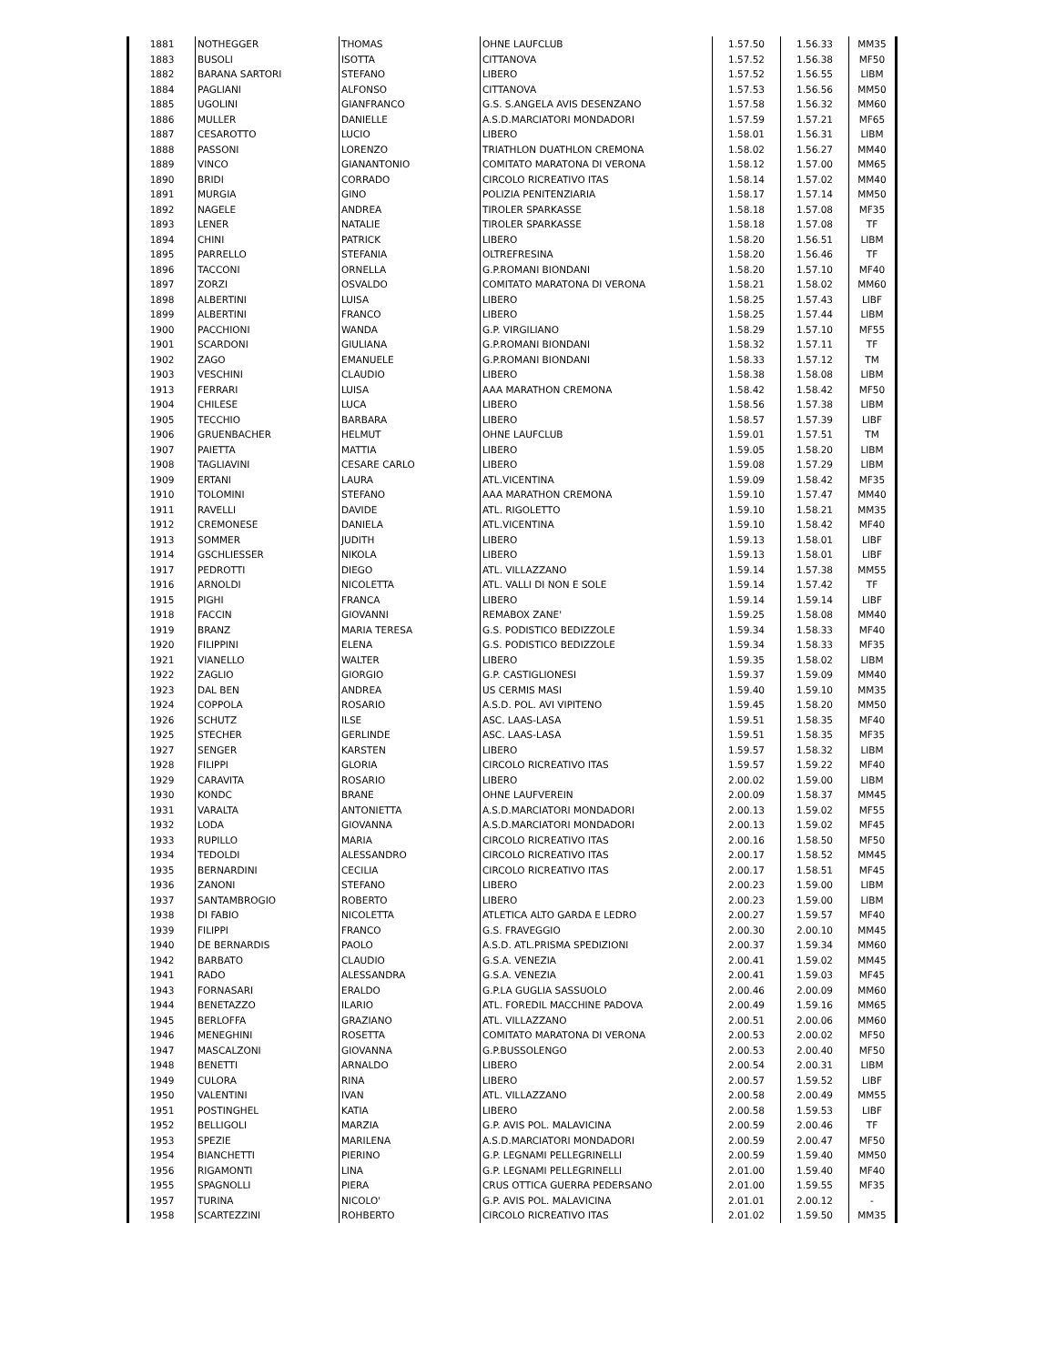| 1881 | NOTHEGGER | THOMAS | OHNE LAUFCLUB | 1.57.50 | 1.56.33 | MM35 |
| 1883 | BUSOLI | ISOTTA | CITTANOVA | 1.57.52 | 1.56.38 | MF50 |
| 1882 | BARANA SARTORI | STEFANO | LIBERO | 1.57.52 | 1.56.55 | LIBM |
| 1884 | PAGLIANI | ALFONSO | CITTANOVA | 1.57.53 | 1.56.56 | MM50 |
| 1885 | UGOLINI | GIANFRANCO | G.S. S.ANGELA AVIS DESENZANO | 1.57.58 | 1.56.32 | MM60 |
| 1886 | MULLER | DANIELLE | A.S.D.MARCIATORI MONDADORI | 1.57.59 | 1.57.21 | MF65 |
| 1887 | CESAROTTO | LUCIO | LIBERO | 1.58.01 | 1.56.31 | LIBM |
| 1888 | PASSONI | LORENZO | TRIATHLON DUATHLON CREMONA | 1.58.02 | 1.56.27 | MM40 |
| 1889 | VINCO | GIANANTONIO | COMITATO MARATONA DI VERONA | 1.58.12 | 1.57.00 | MM65 |
| 1890 | BRIDI | CORRADO | CIRCOLO RICREATIVO ITAS | 1.58.14 | 1.57.02 | MM40 |
| 1891 | MURGIA | GINO | POLIZIA PENITENZIARIA | 1.58.17 | 1.57.14 | MM50 |
| 1892 | NAGELE | ANDREA | TIROLER SPARKASSE | 1.58.18 | 1.57.08 | MF35 |
| 1893 | LENER | NATALIE | TIROLER SPARKASSE | 1.58.18 | 1.57.08 | TF |
| 1894 | CHINI | PATRICK | LIBERO | 1.58.20 | 1.56.51 | LIBM |
| 1895 | PARRELLO | STEFANIA | OLTREFRESINA | 1.58.20 | 1.56.46 | TF |
| 1896 | TACCONI | ORNELLA | G.P.ROMANI BIONDANI | 1.58.20 | 1.57.10 | MF40 |
| 1897 | ZORZI | OSVALDO | COMITATO MARATONA DI VERONA | 1.58.21 | 1.58.02 | MM60 |
| 1898 | ALBERTINI | LUISA | LIBERO | 1.58.25 | 1.57.43 | LIBF |
| 1899 | ALBERTINI | FRANCO | LIBERO | 1.58.25 | 1.57.44 | LIBM |
| 1900 | PACCHIONI | WANDA | G.P. VIRGILIANO | 1.58.29 | 1.57.10 | MF55 |
| 1901 | SCARDONI | GIULIANA | G.P.ROMANI BIONDANI | 1.58.32 | 1.57.11 | TF |
| 1902 | ZAGO | EMANUELE | G.P.ROMANI BIONDANI | 1.58.33 | 1.57.12 | TM |
| 1903 | VESCHINI | CLAUDIO | LIBERO | 1.58.38 | 1.58.08 | LIBM |
| 1913 | FERRARI | LUISA | AAA MARATHON CREMONA | 1.58.42 | 1.58.42 | MF50 |
| 1904 | CHILESE | LUCA | LIBERO | 1.58.56 | 1.57.38 | LIBM |
| 1905 | TECCHIO | BARBARA | LIBERO | 1.58.57 | 1.57.39 | LIBF |
| 1906 | GRUENBACHER | HELMUT | OHNE LAUFCLUB | 1.59.01 | 1.57.51 | TM |
| 1907 | PAIETTA | MATTIA | LIBERO | 1.59.05 | 1.58.20 | LIBM |
| 1908 | TAGLIAVINI | CESARE CARLO | LIBERO | 1.59.08 | 1.57.29 | LIBM |
| 1909 | ERTANI | LAURA | ATL.VICENTINA | 1.59.09 | 1.58.42 | MF35 |
| 1910 | TOLOMINI | STEFANO | AAA MARATHON CREMONA | 1.59.10 | 1.57.47 | MM40 |
| 1911 | RAVELLI | DAVIDE | ATL. RIGOLETTO | 1.59.10 | 1.58.21 | MM35 |
| 1912 | CREMONESE | DANIELA | ATL.VICENTINA | 1.59.10 | 1.58.42 | MF40 |
| 1913 | SOMMER | JUDITH | LIBERO | 1.59.13 | 1.58.01 | LIBF |
| 1914 | GSCHLIESSER | NIKOLA | LIBERO | 1.59.13 | 1.58.01 | LIBF |
| 1917 | PEDROTTI | DIEGO | ATL. VILLAZZANO | 1.59.14 | 1.57.38 | MM55 |
| 1916 | ARNOLDI | NICOLETTA | ATL. VALLI DI NON E SOLE | 1.59.14 | 1.57.42 | TF |
| 1915 | PIGHI | FRANCA | LIBERO | 1.59.14 | 1.59.14 | LIBF |
| 1918 | FACCIN | GIOVANNI | REMABOX ZANE' | 1.59.25 | 1.58.08 | MM40 |
| 1919 | BRANZ | MARIA TERESA | G.S. PODISTICO BEDIZZOLE | 1.59.34 | 1.58.33 | MF40 |
| 1920 | FILIPPINI | ELENA | G.S. PODISTICO BEDIZZOLE | 1.59.34 | 1.58.33 | MF35 |
| 1921 | VIANELLO | WALTER | LIBERO | 1.59.35 | 1.58.02 | LIBM |
| 1922 | ZAGLIO | GIORGIO | G.P. CASTIGLIONESI | 1.59.37 | 1.59.09 | MM40 |
| 1923 | DAL BEN | ANDREA | US CERMIS MASI | 1.59.40 | 1.59.10 | MM35 |
| 1924 | COPPOLA | ROSARIO | A.S.D. POL. AVI VIPITENO | 1.59.45 | 1.58.20 | MM50 |
| 1926 | SCHUTZ | ILSE | ASC. LAAS-LASA | 1.59.51 | 1.58.35 | MF40 |
| 1925 | STECHER | GERLINDE | ASC. LAAS-LASA | 1.59.51 | 1.58.35 | MF35 |
| 1927 | SENGER | KARSTEN | LIBERO | 1.59.57 | 1.58.32 | LIBM |
| 1928 | FILIPPI | GLORIA | CIRCOLO RICREATIVO ITAS | 1.59.57 | 1.59.22 | MF40 |
| 1929 | CARAVITA | ROSARIO | LIBERO | 2.00.02 | 1.59.00 | LIBM |
| 1930 | KONDC | BRANE | OHNE LAUFVEREIN | 2.00.09 | 1.58.37 | MM45 |
| 1931 | VARALTA | ANTONIETTA | A.S.D.MARCIATORI MONDADORI | 2.00.13 | 1.59.02 | MF55 |
| 1932 | LODA | GIOVANNA | A.S.D.MARCIATORI MONDADORI | 2.00.13 | 1.59.02 | MF45 |
| 1933 | RUPILLO | MARIA | CIRCOLO RICREATIVO ITAS | 2.00.16 | 1.58.50 | MF50 |
| 1934 | TEDOLDI | ALESSANDRO | CIRCOLO RICREATIVO ITAS | 2.00.17 | 1.58.52 | MM45 |
| 1935 | BERNARDINI | CECILIA | CIRCOLO RICREATIVO ITAS | 2.00.17 | 1.58.51 | MF45 |
| 1936 | ZANONI | STEFANO | LIBERO | 2.00.23 | 1.59.00 | LIBM |
| 1937 | SANTAMBROGIO | ROBERTO | LIBERO | 2.00.23 | 1.59.00 | LIBM |
| 1938 | DI FABIO | NICOLETTA | ATLETICA ALTO GARDA E LEDRO | 2.00.27 | 1.59.57 | MF40 |
| 1939 | FILIPPI | FRANCO | G.S. FRAVEGGIO | 2.00.30 | 2.00.10 | MM45 |
| 1940 | DE BERNARDIS | PAOLO | A.S.D. ATL.PRISMA SPEDIZIONI | 2.00.37 | 1.59.34 | MM60 |
| 1942 | BARBATO | CLAUDIO | G.S.A. VENEZIA | 2.00.41 | 1.59.02 | MM45 |
| 1941 | RADO | ALESSANDRA | G.S.A. VENEZIA | 2.00.41 | 1.59.03 | MF45 |
| 1943 | FORNASARI | ERALDO | G.P.LA GUGLIA SASSUOLO | 2.00.46 | 2.00.09 | MM60 |
| 1944 | BENETAZZO | ILARIO | ATL. FOREDIL MACCHINE PADOVA | 2.00.49 | 1.59.16 | MM65 |
| 1945 | BERLOFFA | GRAZIANO | ATL. VILLAZZANO | 2.00.51 | 2.00.06 | MM60 |
| 1946 | MENEGHINI | ROSETTA | COMITATO MARATONA DI VERONA | 2.00.53 | 2.00.02 | MF50 |
| 1947 | MASCALZONI | GIOVANNA | G.P.BUSSOLENGO | 2.00.53 | 2.00.40 | MF50 |
| 1948 | BENETTI | ARNALDO | LIBERO | 2.00.54 | 2.00.31 | LIBM |
| 1949 | CULORA | RINA | LIBERO | 2.00.57 | 1.59.52 | LIBF |
| 1950 | VALENTINI | IVAN | ATL. VILLAZZANO | 2.00.58 | 2.00.49 | MM55 |
| 1951 | POSTINGHEL | KATIA | LIBERO | 2.00.58 | 1.59.53 | LIBF |
| 1952 | BELLIGOLI | MARZIA | G.P. AVIS POL. MALAVICINA | 2.00.59 | 2.00.46 | TF |
| 1953 | SPEZIE | MARILENA | A.S.D.MARCIATORI MONDADORI | 2.00.59 | 2.00.47 | MF50 |
| 1954 | BIANCHETTI | PIERINO | G.P. LEGNAMI PELLEGRINELLI | 2.00.59 | 1.59.40 | MM50 |
| 1956 | RIGAMONTI | LINA | G.P. LEGNAMI PELLEGRINELLI | 2.01.00 | 1.59.40 | MF40 |
| 1955 | SPAGNOLLI | PIERA | CRUS OTTICA GUERRA PEDERSANO | 2.01.00 | 1.59.55 | MF35 |
| 1957 | TURINA | NICOLO' | G.P. AVIS POL. MALAVICINA | 2.01.01 | 2.00.12 | - |
| 1958 | SCARTEZZINI | ROHBERTO | CIRCOLO RICREATIVO ITAS | 2.01.02 | 1.59.50 | MM35 |